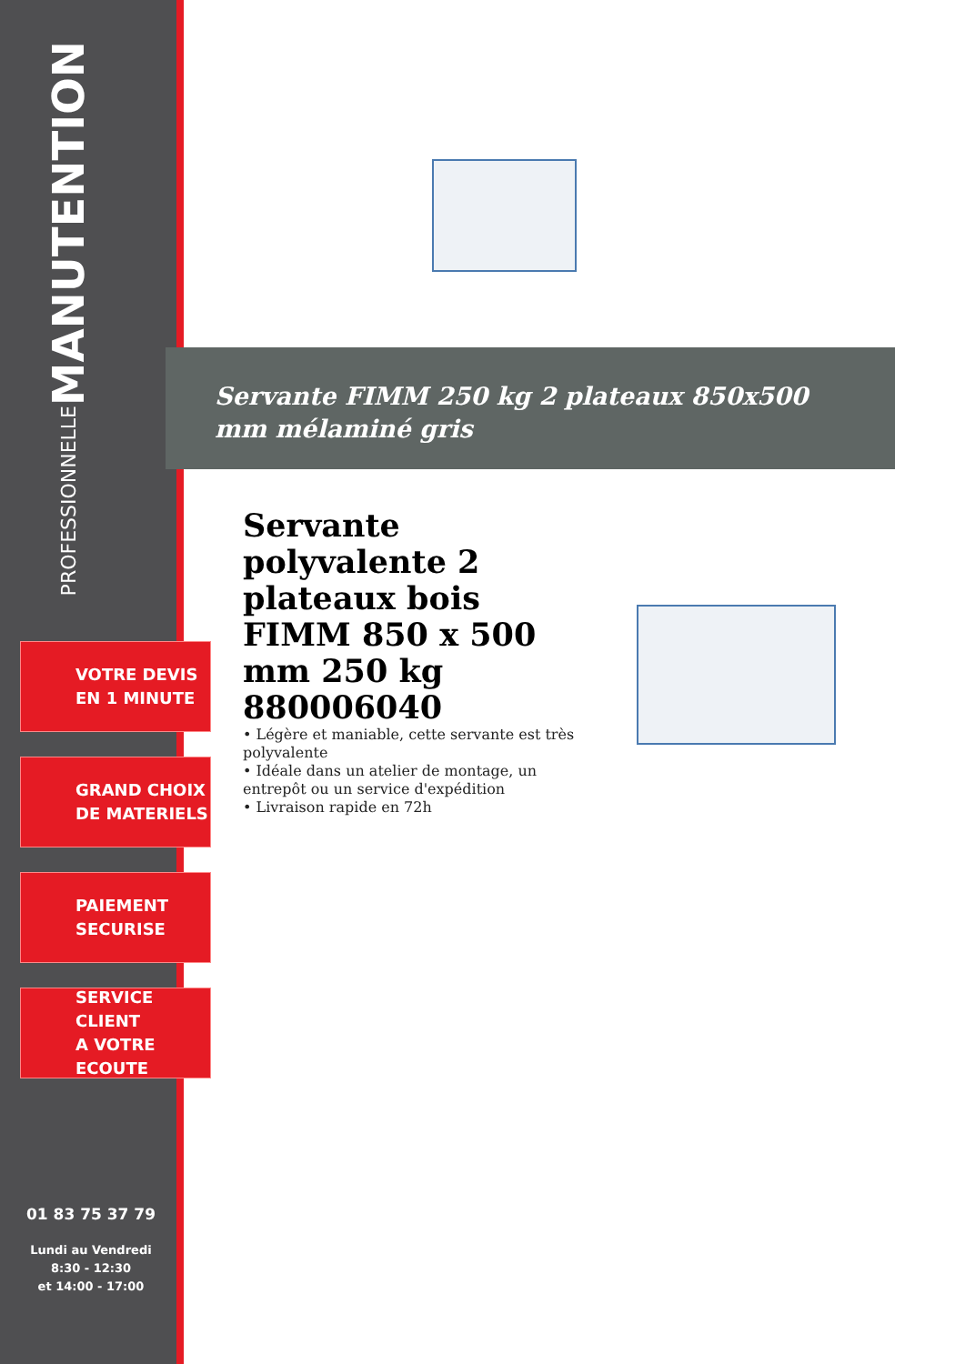MANUTENTION
PROFESSIONNELLE
VOTRE DEVIS
EN 1 MINUTE
GRAND CHOIX
DE MATERIELS
PAIEMENT
SECURISE
SERVICE CLIENT
A VOTRE ECOUTE
01 83 75 37 79
Lundi au Vendredi
8:30 - 12:30
et 14:00 - 17:00
Servante FIMM 250 kg 2 plateaux 850x500 mm mélaminé gris
Servante polyvalente 2 plateaux bois FIMM 850 x 500 mm 250 kg 880006040
• Légère et maniable, cette servante est très polyvalente
• Idéale dans un atelier de montage, un entrepôt ou un service d'expédition
• Livraison rapide en 72h